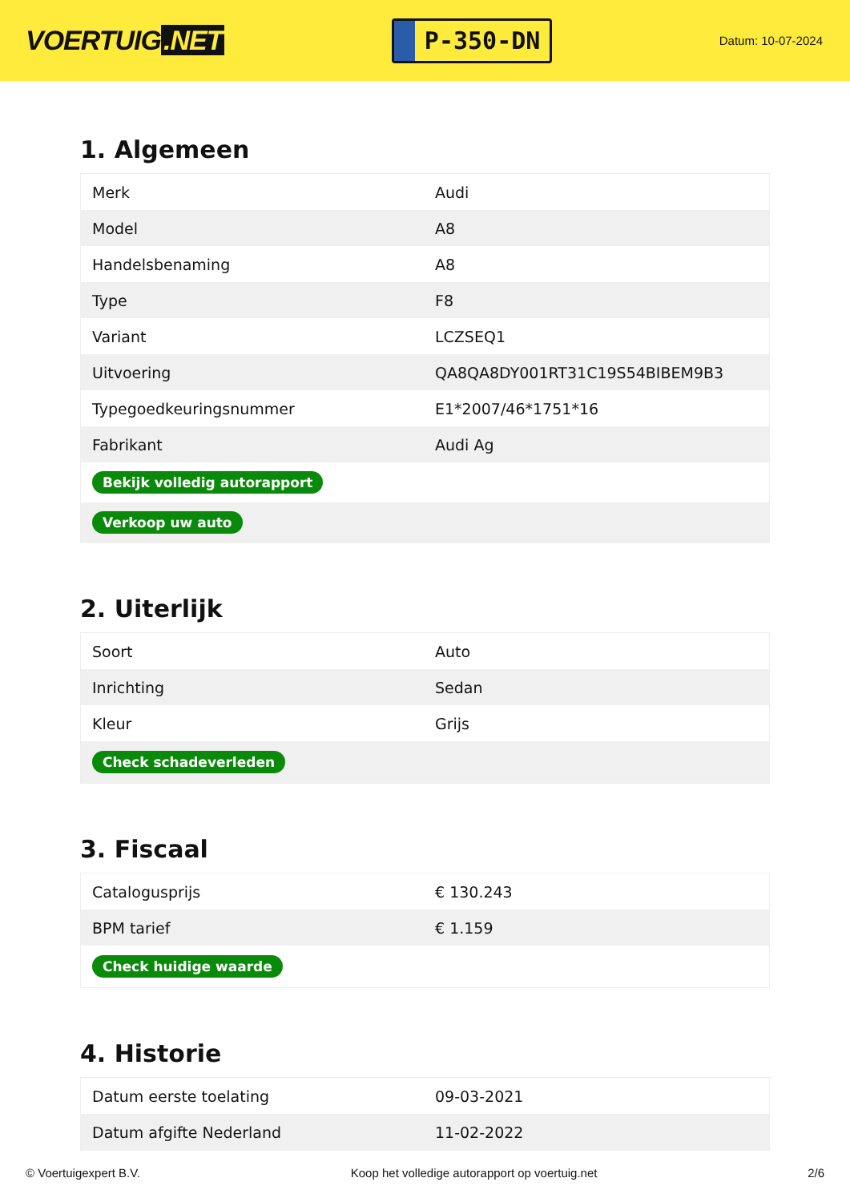VOERTUIG.NET
P-350-DN
Datum: 10-07-2024
1. Algemeen
| Merk | Audi |
| Model | A8 |
| Handelsbenaming | A8 |
| Type | F8 |
| Variant | LCZSEQ1 |
| Uitvoering | QA8QA8DY001RT31C19S54BIBEM9B3 |
| Typegoedkeuringsnummer | E1*2007/46*1751*16 |
| Fabrikant | Audi Ag |
| Bekijk volledig autorapport | |
| Verkoop uw auto | |
2. Uiterlijk
| Soort | Auto |
| Inrichting | Sedan |
| Kleur | Grijs |
| Check schadeverleden | |
3. Fiscaal
| Catalogusprijs | € 130.243 |
| BPM tarief | € 1.159 |
| Check huidige waarde | |
4. Historie
| Datum eerste toelating | 09-03-2021 |
| Datum afgifte Nederland | 11-02-2022 |
© Voertuigexpert B.V. Koop het volledige autorapport op voertuig.net 2/6